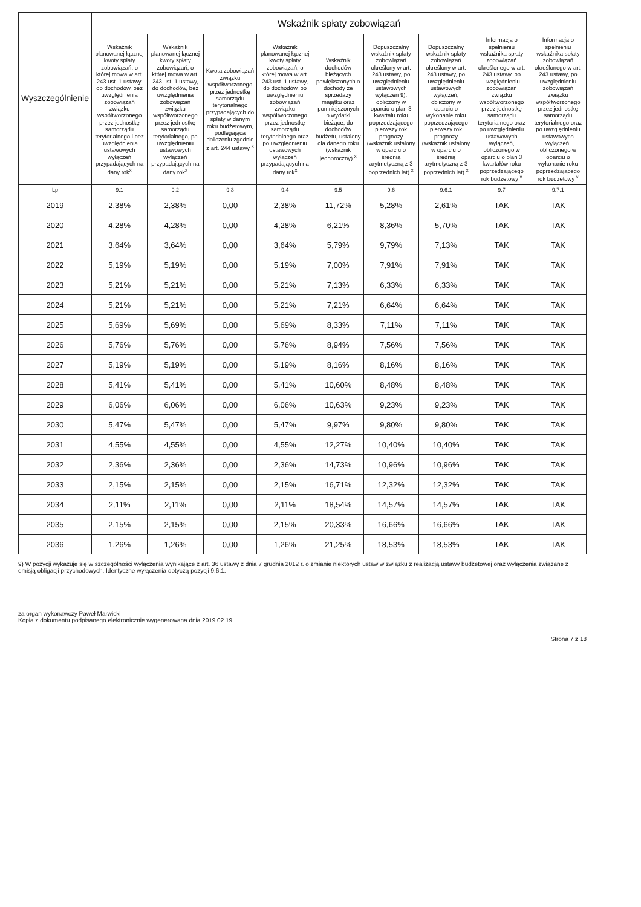| Wyszczególnienie | Wskaźnik spłaty zobowiązań | | | | | | | | |
| --- | --- | --- | --- | --- | --- | --- | --- | --- | --- |
| | Wskaźnik planowanej łącznej kwoty spłaty zobowiązań, o której mowa w art. 243 ust. 1 ustawy, do dochodów, bez uwzględnienia zobowiązań związku współtworzonego przez jednostkę samorządu terytorialnego i bez uwzględnienia ustawowych wyłączeń przypadających na dany rok<sup>x</sup> | Wskaźnik planowanej łącznej kwoty spłaty zobowiązań, o której mowa w art. 243 ust. 1 ustawy, do dochodów, bez uwzględnienia zobowiązań związku współtworzonego przez jednostkę samorządu terytorialnego, po uwzględnieniu ustawowych wyłączeń przypadających na dany rok<sup>x</sup> | Kwota zobowiązań związku współtworzonego przez jednostkę samorządu terytorialnego przypadających do spłaty w danym roku budżetowym, podlegająca doliczeniu zgodnie z art. 244 ustawy <sup>x</sup> | Wskaźnik planowanej łącznej kwoty spłaty zobowiązań, o której mowa w art. 243 ust. 1 ustawy, do dochodów, po uwzględnieniu zobowiązań związku współtworzonego przez jednostkę samorządu terytorialnego oraz po uwzględnieniu ustawowych wyłączeń przypadających na dany rok<sup>x</sup> | Wskaźnik dochodów bieżących powiększonych o dochody ze sprzedaży majątku oraz pomniejszonych o wydatki bieżące, do dochodów budżetu, ustalony dla danego roku (wskaźnik jednoroczny) <sup>x</sup> | Dopuszczalny wskaźnik spłaty zobowiązań określony w art. 243 ustawy, po uwzględnieniu ustawowych wyłączeń 9), obliczony w oparciu o plan 3 kwartału roku poprzedzającego pierwszy rok prognozy (wskaźnik ustalony w oparciu o średnią arytmetyczną z 3 poprzednich lat) <sup>x</sup> | Dopuszczalny wskaźnik spłaty zobowiązań określony w art. 243 ustawy, po uwzględnieniu ustawowych wyłączeń, obliczony w oparciu o wykonanie roku poprzedzającego pierwszy rok prognozy (wskaźnik ustalony w oparciu o średnią arytmetyczną z 3 poprzednich lat) <sup>x</sup> | Informacja o spełnieniu wskaźnika spłaty zobowiązań określonego w art. 243 ustawy, po uwzględnieniu zobowiązań związku współtworzonego przez jednostkę samorządu terytorialnego oraz po uwzględnieniu ustawowych wyłączeń, obliczonego w oparciu o plan 3 kwartałów roku poprzedzającego rok budżetowy <sup>x</sup> | Informacja o spełnieniu wskaźnika spłaty zobowiązań określonego w art. 243 ustawy, po uwzględnieniu zobowiązań związku współtworzonego przez jednostkę samorządu terytorialnego oraz po uwzględnieniu ustawowych wyłączeń, obliczonego w oparciu o wykonanie roku poprzedzającego rok budżetowy <sup>x</sup> |
| Lp | 9.1 | 9.2 | 9.3 | 9.4 | 9.5 | 9.6 | 9.6.1 | 9.7 | 9.7.1 |
| 2019 | 2,38% | 2,38% | 0,00 | 2,38% | 11,72% | 5,28% | 2,61% | TAK | TAK |
| 2020 | 4,28% | 4,28% | 0,00 | 4,28% | 6,21% | 8,36% | 5,70% | TAK | TAK |
| 2021 | 3,64% | 3,64% | 0,00 | 3,64% | 5,79% | 9,79% | 7,13% | TAK | TAK |
| 2022 | 5,19% | 5,19% | 0,00 | 5,19% | 7,00% | 7,91% | 7,91% | TAK | TAK |
| 2023 | 5,21% | 5,21% | 0,00 | 5,21% | 7,13% | 6,33% | 6,33% | TAK | TAK |
| 2024 | 5,21% | 5,21% | 0,00 | 5,21% | 7,21% | 6,64% | 6,64% | TAK | TAK |
| 2025 | 5,69% | 5,69% | 0,00 | 5,69% | 8,33% | 7,11% | 7,11% | TAK | TAK |
| 2026 | 5,76% | 5,76% | 0,00 | 5,76% | 8,94% | 7,56% | 7,56% | TAK | TAK |
| 2027 | 5,19% | 5,19% | 0,00 | 5,19% | 8,16% | 8,16% | 8,16% | TAK | TAK |
| 2028 | 5,41% | 5,41% | 0,00 | 5,41% | 10,60% | 8,48% | 8,48% | TAK | TAK |
| 2029 | 6,06% | 6,06% | 0,00 | 6,06% | 10,63% | 9,23% | 9,23% | TAK | TAK |
| 2030 | 5,47% | 5,47% | 0,00 | 5,47% | 9,97% | 9,80% | 9,80% | TAK | TAK |
| 2031 | 4,55% | 4,55% | 0,00 | 4,55% | 12,27% | 10,40% | 10,40% | TAK | TAK |
| 2032 | 2,36% | 2,36% | 0,00 | 2,36% | 14,73% | 10,96% | 10,96% | TAK | TAK |
| 2033 | 2,15% | 2,15% | 0,00 | 2,15% | 16,71% | 12,32% | 12,32% | TAK | TAK |
| 2034 | 2,11% | 2,11% | 0,00 | 2,11% | 18,54% | 14,57% | 14,57% | TAK | TAK |
| 2035 | 2,15% | 2,15% | 0,00 | 2,15% | 20,33% | 16,66% | 16,66% | TAK | TAK |
| 2036 | 1,26% | 1,26% | 0,00 | 1,26% | 21,25% | 18,53% | 18,53% | TAK | TAK |
9) W pozycji wykazuje się w szczególności wyłączenia wynikające z art. 36 ustawy z dnia 7 grudnia 2012 r. o zmianie niektórych ustaw w związku z realizacją ustawy budżetowej oraz wyłączenia związane z emisją obligacji przychodowych. Identyczne wyłączenia dotyczą pozycji 9.6.1.
za organ wykonawczy Paweł Marwicki
Kopia z dokumentu podpisanego elektronicznie wygenerowana dnia 2019.02.19
Strona 7 z 18